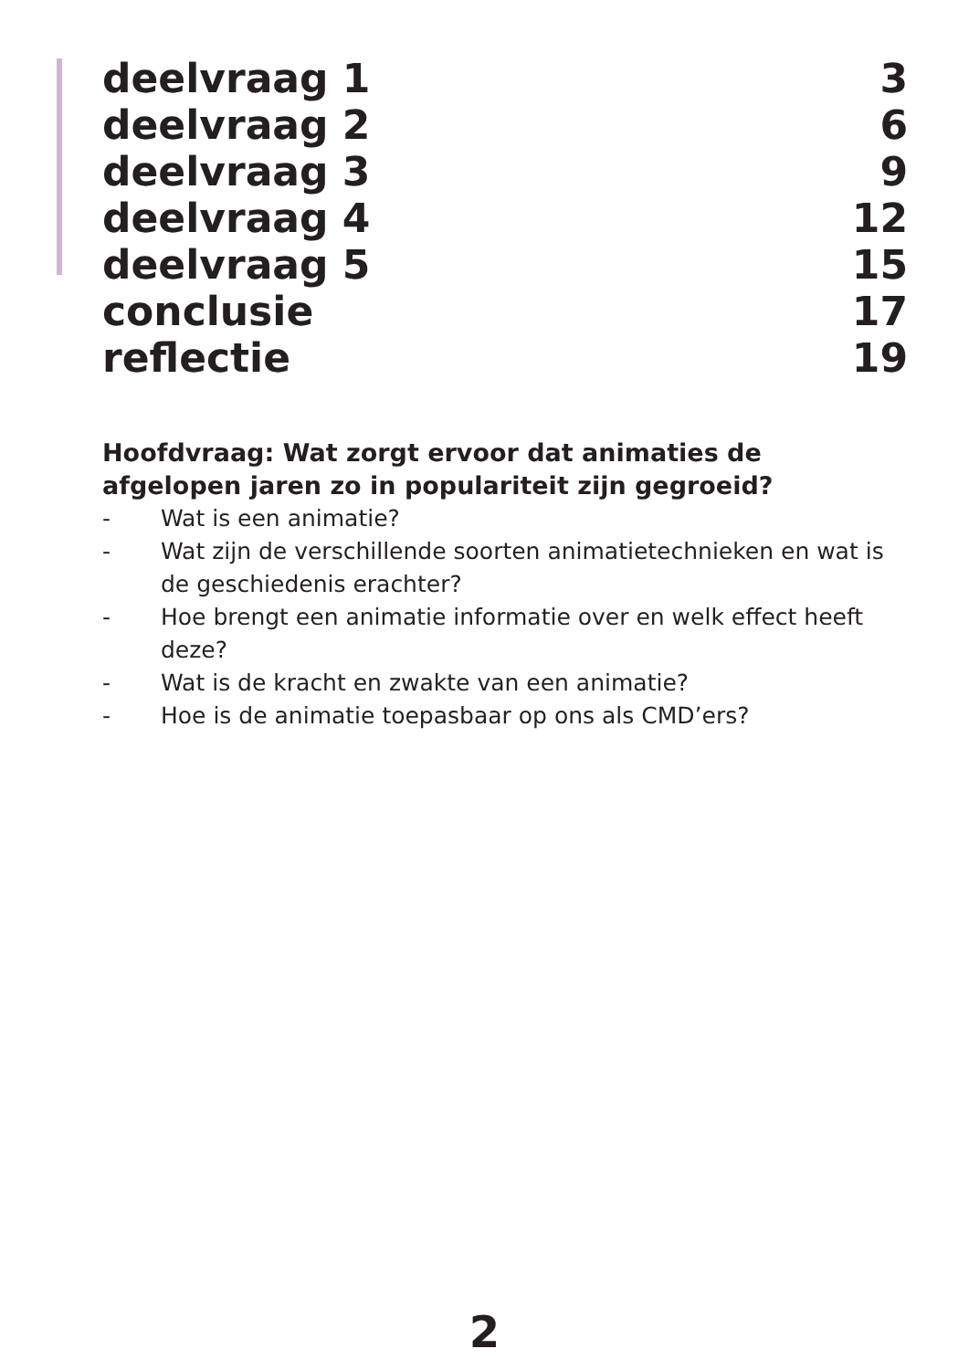deelvraag 1 3
deelvraag 2 6
deelvraag 3 9
deelvraag 4 12
deelvraag 5 15
conclusie 17
reflectie 19
Hoofdvraag: Wat zorgt ervoor dat animaties de afgelopen jaren zo in populariteit zijn gegroeid?
- Wat is een animatie?
- Wat zijn de verschillende soorten animatietechnieken en wat is de geschiedenis erachter?
- Hoe brengt een animatie informatie over en welk effect heeft deze?
- Wat is de kracht en zwakte van een animatie?
- Hoe is de animatie toepasbaar op ons als CMD’ers?
2